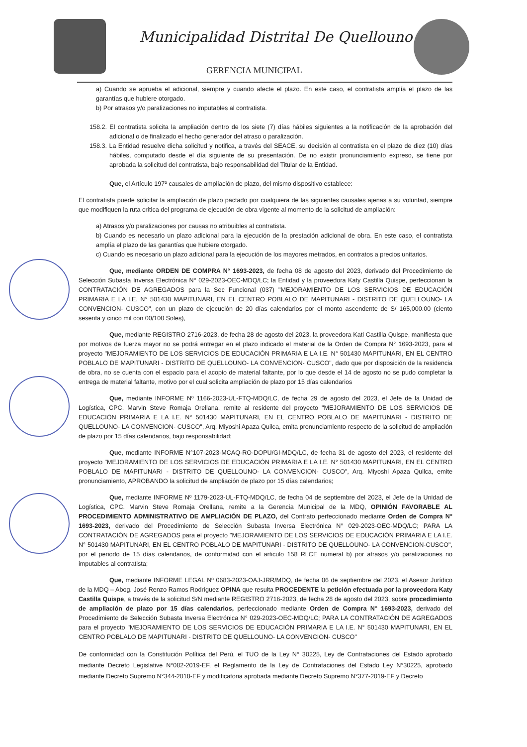Municipalidad Distrital De Quellouno
GERENCIA MUNICIPAL
a) Cuando se aprueba el adicional, siempre y cuando afecte el plazo. En este caso, el contratista amplía el plazo de las garantías que hubiere otorgado.
b) Por atrasos y/o paralizaciones no imputables al contratista.
158.2. El contratista solicita la ampliación dentro de los siete (7) días hábiles siguientes a la notificación de la aprobación del adicional o de finalizado el hecho generador del atraso o paralización.
158.3. La Entidad resuelve dicha solicitud y notifica, a través del SEACE, su decisión al contratista en el plazo de diez (10) días hábiles, computado desde el día siguiente de su presentación. De no existir pronunciamiento expreso, se tiene por aprobada la solicitud del contratista, bajo responsabilidad del Titular de la Entidad.
Que, el Artículo 197º causales de ampliación de plazo, del mismo dispositivo establece:
El contratista puede solicitar la ampliación de plazo pactado por cualquiera de las siguientes causales ajenas a su voluntad, siempre que modifiquen la ruta crítica del programa de ejecución de obra vigente al momento de la solicitud de ampliación:
a) Atrasos y/o paralizaciones por causas no atribuibles al contratista.
b) Cuando es necesario un plazo adicional para la ejecución de la prestación adicional de obra. En este caso, el contratista amplía el plazo de las garantías que hubiere otorgado.
c) Cuando es necesario un plazo adicional para la ejecución de los mayores metrados, en contratos a precios unitarios.
Que, mediante ORDEN DE COMPRA N° 1693-2023, de fecha 08 de agosto del 2023, derivado del Procedimiento de Selección Subasta Inversa Electrónica N° 029-2023-OEC-MDQ/LC; la Entidad y la proveedora Katy Castilla Quispe, perfeccionan la CONTRATACIÓN DE AGREGADOS para la Sec Funcional (037) "MEJORAMIENTO DE LOS SERVICIOS DE EDUCACIÓN PRIMARIA E LA I.E. N° 501430 MAPITUNARI, EN EL CENTRO POBLALO DE MAPITUNARI - DISTRITO DE QUELLOUNO- LA CONVENCION- CUSCO", con un plazo de ejecución de 20 días calendarios por el monto ascendente de S/ 165,000.00 (ciento sesenta y cinco mil con 00/100 Soles),
Que, mediante REGISTRO 2716-2023, de fecha 28 de agosto del 2023, la proveedora Kati Castilla Quispe, manifiesta que por motivos de fuerza mayor no se podrá entregar en el plazo indicado el material de la Orden de Compra N° 1693-2023, para el proyecto "MEJORAMIENTO DE LOS SERVICIOS DE EDUCACIÓN PRIMARIA E LA I.E. N° 501430 MAPITUNARI, EN EL CENTRO POBLALO DE MAPITUNARI - DISTRITO DE QUELLOUNO- LA CONVENCION- CUSCO", dado que por disposición de la residencia de obra, no se cuenta con el espacio para el acopio de material faltante, por lo que desde el 14 de agosto no se pudo completar la entrega de material faltante, motivo por el cual solicita ampliación de plazo por 15 días calendarios
Que, mediante INFORME Nº 1166-2023-UL-FTQ-MDQ/LC, de fecha 29 de agosto del 2023, el Jefe de la Unidad de Logística, CPC. Marvin Steve Romaja Orellana, remite al residente del proyecto "MEJORAMIENTO DE LOS SERVICIOS DE EDUCACIÓN PRIMARIA E LA I.E. N° 501430 MAPITUNARI, EN EL CENTRO POBLALO DE MAPITUNARI - DISTRITO DE QUELLOUNO- LA CONVENCION- CUSCO", Arq. Miyoshi Apaza Quilca, emita pronunciamiento respecto de la solicitud de ampliación de plazo por 15 días calendarios, bajo responsabilidad;
Que, mediante INFORME N°107-2023-MCAQ-RO-DOPU/GI-MDQ/LC, de fecha 31 de agosto del 2023, el residente del proyecto "MEJORAMIENTO DE LOS SERVICIOS DE EDUCACIÓN PRIMARIA E LA I.E. N° 501430 MAPITUNARI, EN EL CENTRO POBLALO DE MAPITUNARI - DISTRITO DE QUELLOUNO- LA CONVENCION- CUSCO", Arq. Miyoshi Apaza Quilca, emite pronunciamiento, APROBANDO la solicitud de ampliación de plazo por 15 días calendarios;
Que, mediante INFORME Nº 1179-2023-UL-FTQ-MDQ/LC, de fecha 04 de septiembre del 2023, el Jefe de la Unidad de Logística, CPC. Marvin Steve Romaja Orellana, remite a la Gerencia Municipal de la MDQ, OPINIÓN FAVORABLE AL PROCEDIMIENTO ADMINISTRATIVO DE AMPLIACIÓN DE PLAZO, del Contrato perfeccionado mediante Orden de Compra N° 1693-2023, derivado del Procedimiento de Selección Subasta Inversa Electrónica N° 029-2023-OEC-MDQ/LC; PARA LA CONTRATACIÓN DE AGREGADOS para el proyecto "MEJORAMIENTO DE LOS SERVICIOS DE EDUCACIÓN PRIMARIA E LA I.E. N° 501430 MAPITUNARI, EN EL CENTRO POBLALO DE MAPITUNARI - DISTRITO DE QUELLOUNO- LA CONVENCION-CUSCO", por el periodo de 15 días calendarios, de conformidad con el articulo 158 RLCE numeral b) por atrasos y/o paralizaciones no imputables al contratista;
Que, mediante INFORME LEGAL Nº 0683-2023-OAJ-JRR/MDQ, de fecha 06 de septiembre del 2023, el Asesor Jurídico de la MDQ – Abog. José Renzo Ramos Rodríguez OPINA que resulta PROCEDENTE la petición efectuada por la proveedora Katy Castilla Quispe, a través de la solicitud S/N mediante REGISTRO 2716-2023, de fecha 28 de agosto del 2023, sobre procedimiento de ampliación de plazo por 15 días calendarios, perfeccionado mediante Orden de Compra N° 1693-2023, derivado del Procedimiento de Selección Subasta Inversa Electrónica N° 029-2023-OEC-MDQ/LC; PARA LA CONTRATACIÓN DE AGREGADOS para el proyecto "MEJORAMIENTO DE LOS SERVICIOS DE EDUCACIÓN PRIMARIA E LA I.E. N° 501430 MAPITUNARI, EN EL CENTRO POBLALO DE MAPITUNARI - DISTRITO DE QUELLOUNO- LA CONVENCION- CUSCO"
De conformidad con la Constitución Política del Perú, el TUO de la Ley N° 30225, Ley de Contrataciones del Estado aprobado mediante Decreto Legislative N°082-2019-EF, el Reglamento de la Ley de Contrataciones del Estado Ley N°30225, aprobado mediante Decreto Supremo N°344-2018-EF y modificatoria aprobada mediante Decreto Supremo N°377-2019-EF y Decreto